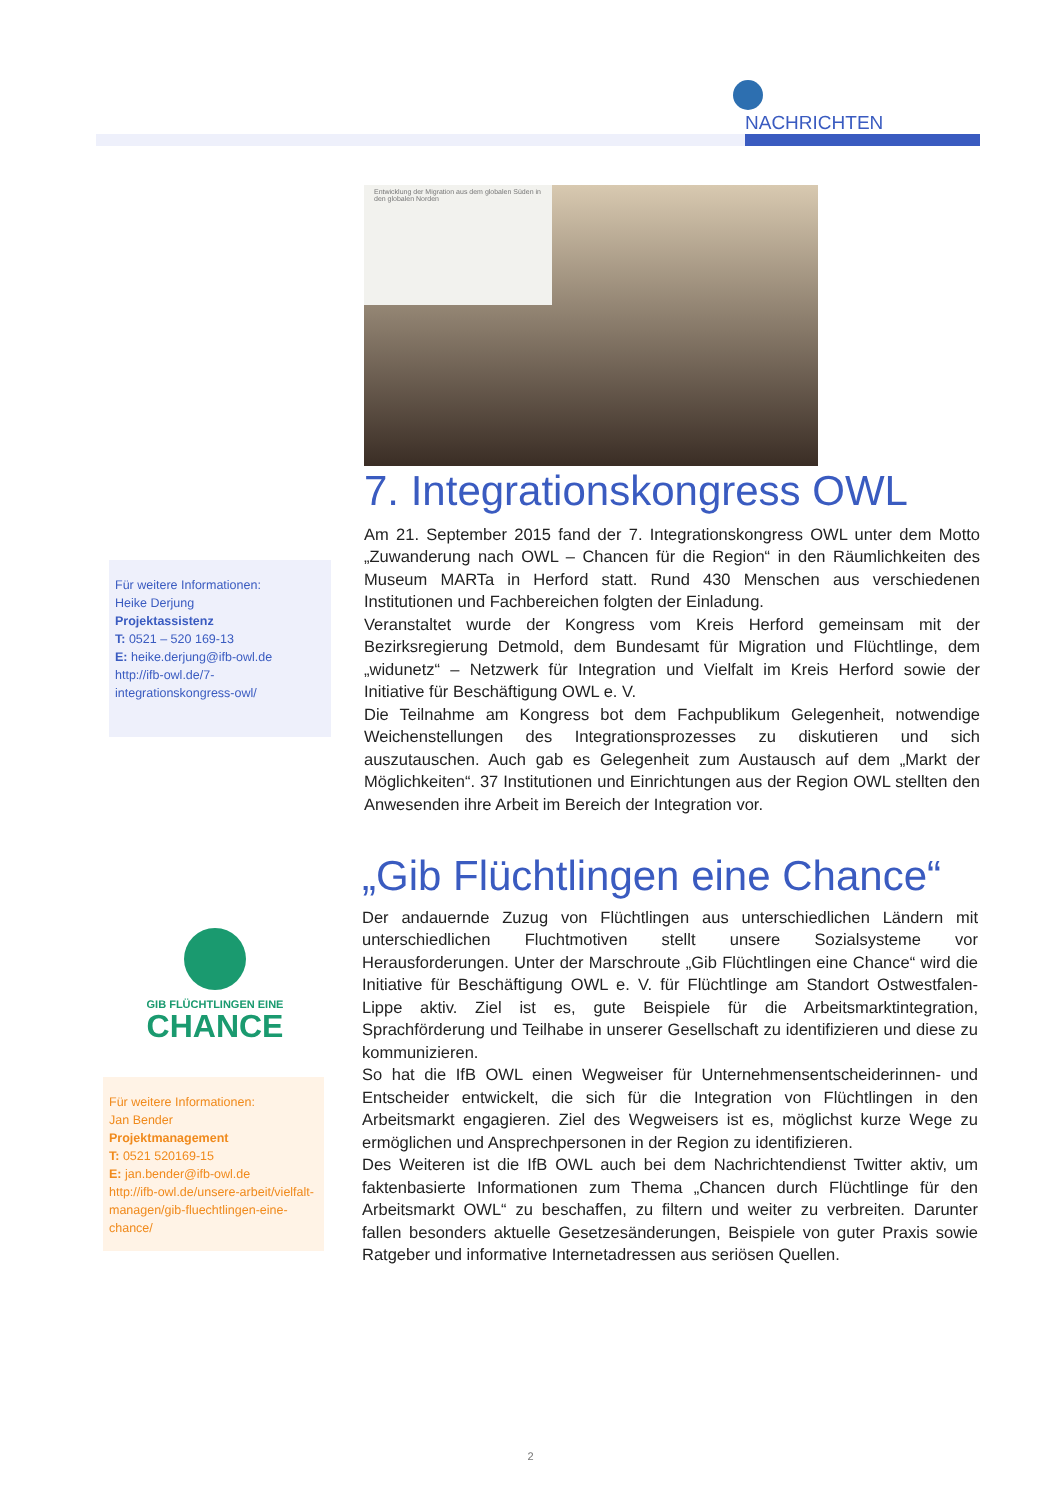NACHRICHTEN
Entwicklung der Migration aus dem globalen Süden in den globalen Norden
7. Integrationskongress OWL
Am 21. September 2015 fand der 7. Integrationskongress OWL unter dem Motto „Zuwanderung nach OWL – Chancen für die Region“ in den Räumlichkeiten des Museum MARTa in Herford statt. Rund 430 Menschen aus verschiedenen Institutionen und Fachbereichen folgten der Einladung.
Veranstaltet wurde der Kongress vom Kreis Herford gemeinsam mit der Bezirksregierung Detmold, dem Bundesamt für Migration und Flüchtlinge, dem „widunetz“ – Netzwerk für Integration und Vielfalt im Kreis Herford sowie der Initiative für Beschäftigung OWL e. V.
Die Teilnahme am Kongress bot dem Fachpublikum Gelegenheit, notwendige Weichenstellungen des Integrationsprozesses zu diskutieren und sich auszutauschen. Auch gab es Gelegenheit zum Austausch auf dem „Markt der Möglichkeiten“. 37 Institutionen und Einrichtungen aus der Region OWL stellten den Anwesenden ihre Arbeit im Bereich der Integration vor.
Für weitere Informationen:
Heike Derjung
Projektassistenz
T: 0521 – 520 169-13
E: heike.derjung@ifb-owl.de
http://ifb-owl.de/7-integrationskongress-owl/
„Gib Flüchtlingen eine Chance“
Der andauernde Zuzug von Flüchtlingen aus unterschiedlichen Ländern mit unterschiedlichen Fluchtmotiven stellt unsere Sozialsysteme vor Herausforderungen. Unter der Marschroute „Gib Flüchtlingen eine Chance“ wird die Initiative für Beschäftigung OWL e. V. für Flüchtlinge am Standort Ostwestfalen-Lippe aktiv. Ziel ist es, gute Beispiele für die Arbeitsmarktintegration, Sprachförderung und Teilhabe in unserer Gesellschaft zu identifizieren und diese zu kommunizieren.
So hat die IfB OWL einen Wegweiser für Unternehmensentscheiderinnen- und Entscheider entwickelt, die sich für die Integration von Flüchtlingen in den Arbeitsmarkt engagieren. Ziel des Wegweisers ist es, möglichst kurze Wege zu ermöglichen und Ansprechpersonen in der Region zu identifizieren.
Des Weiteren ist die IfB OWL auch bei dem Nachrichtendienst Twitter aktiv, um faktenbasierte Informationen zum Thema „Chancen durch Flüchtlinge für den Arbeitsmarkt OWL“ zu beschaffen, zu filtern und weiter zu verbreiten. Darunter fallen besonders aktuelle Gesetzesänderungen, Beispiele von guter Praxis sowie Ratgeber und informative Internetadressen aus seriösen Quellen.
GIB FLÜCHTLINGEN EINE
CHANCE
Für weitere Informationen:
Jan Bender
Projektmanagement
T: 0521 520169-15
E: jan.bender@ifb-owl.de
http://ifb-owl.de/unsere-arbeit/vielfalt-managen/gib-fluechtlingen-eine-chance/
2